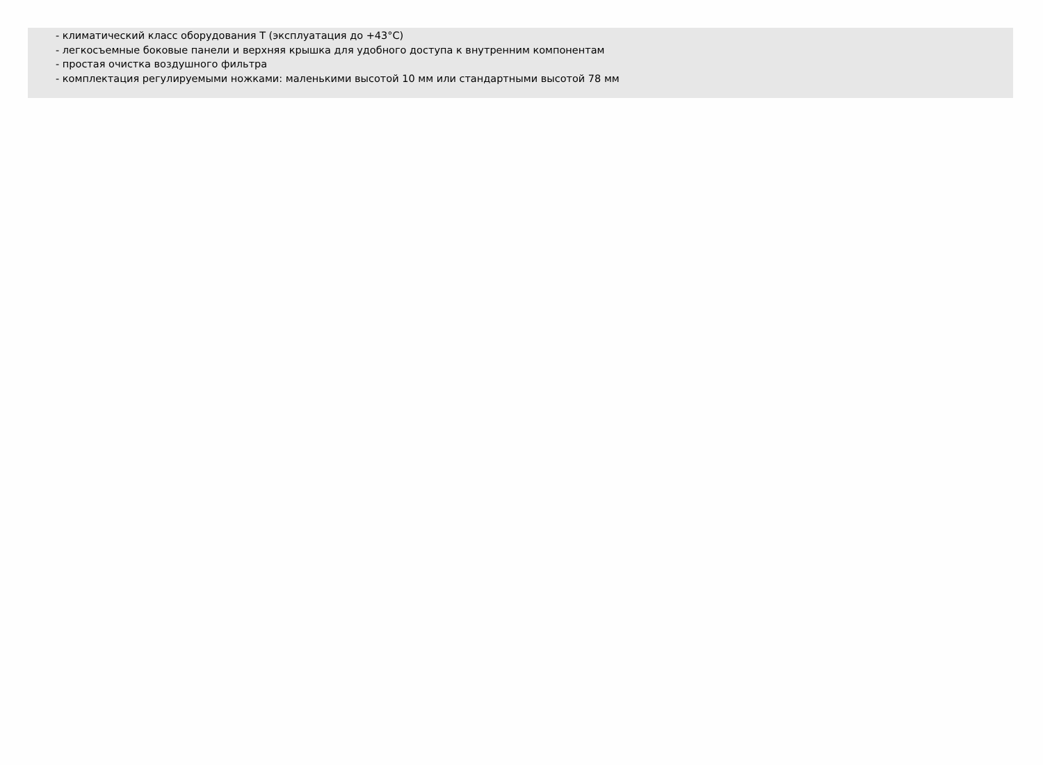- климатический класс оборудования T (эксплуатация до +43°C)
- легкосъемные боковые панели и верхняя крышка для удобного доступа к внутренним компонентам
- простая очистка воздушного фильтра
- комплектация регулируемыми ножками: маленькими высотой 10 мм или стандартными высотой 78 мм